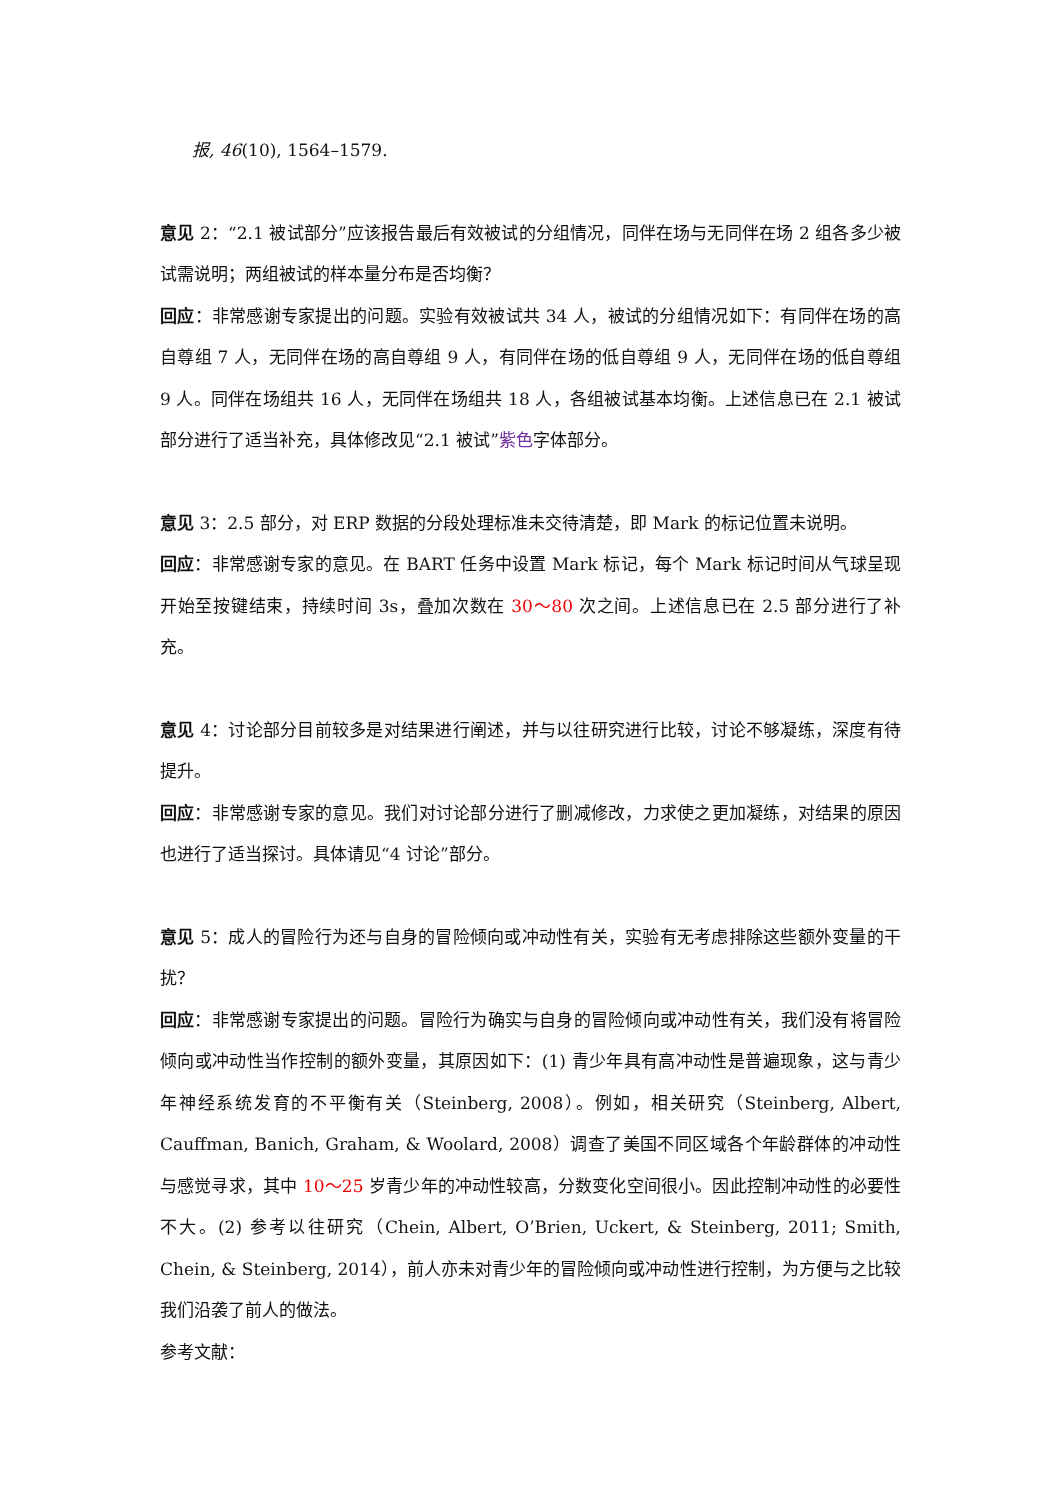报, 46(10), 1564–1579.
意见 2：“2.1 被试部分”应该报告最后有效被试的分组情况，同伴在场与无同伴在场 2 组各多少被试需说明；两组被试的样本量分布是否均衡？
回应：非常感谢专家提出的问题。实验有效被试共 34 人，被试的分组情况如下：有同伴在场的高自尊组 7 人，无同伴在场的高自尊组 9 人，有同伴在场的低自尊组 9 人，无同伴在场的低自尊组 9 人。同伴在场组共 16 人，无同伴在场组共 18 人，各组被试基本均衡。上述信息已在 2.1 被试部分进行了适当补充，具体修改见“2.1 被试”紫色字体部分。
意见 3：2.5 部分，对 ERP 数据的分段处理标准未交待清楚，即 Mark 的标记位置未说明。
回应：非常感谢专家的意见。在 BART 任务中设置 Mark 标记，每个 Mark 标记时间从气球呈现开始至按键结束，持续时间 3s，叠加次数在 30～80 次之间。上述信息已在 2.5 部分进行了补充。
意见 4：讨论部分目前较多是对结果进行阐述，并与以往研究进行比较，讨论不够凝练，深度有待提升。
回应：非常感谢专家的意见。我们对讨论部分进行了删减修改，力求使之更加凝练，对结果的原因也进行了适当探讨。具体请见“4 讨论”部分。
意见 5：成人的冒险行为还与自身的冒险倾向或冲动性有关，实验有无考虑排除这些额外变量的干扰？
回应：非常感谢专家提出的问题。冒险行为确实与自身的冒险倾向或冲动性有关，我们没有将冒险倾向或冲动性当作控制的额外变量，其原因如下：(1) 青少年具有高冲动性是普遍现象，这与青少年神经系统发育的不平衡有关（Steinberg, 2008）。例如，相关研究（Steinberg, Albert, Cauffman, Banich, Graham, & Woolard, 2008）调查了美国不同区域各个年龄群体的冲动性与感觉寻求，其中 10～25 岁青少年的冲动性较高，分数变化空间很小。因此控制冲动性的必要性不大。(2) 参考以往研究（Chein, Albert, O’Brien, Uckert, & Steinberg, 2011; Smith, Chein, & Steinberg, 2014），前人亦未对青少年的冒险倾向或冲动性进行控制，为方便与之比较我们沿袭了前人的做法。
参考文献：